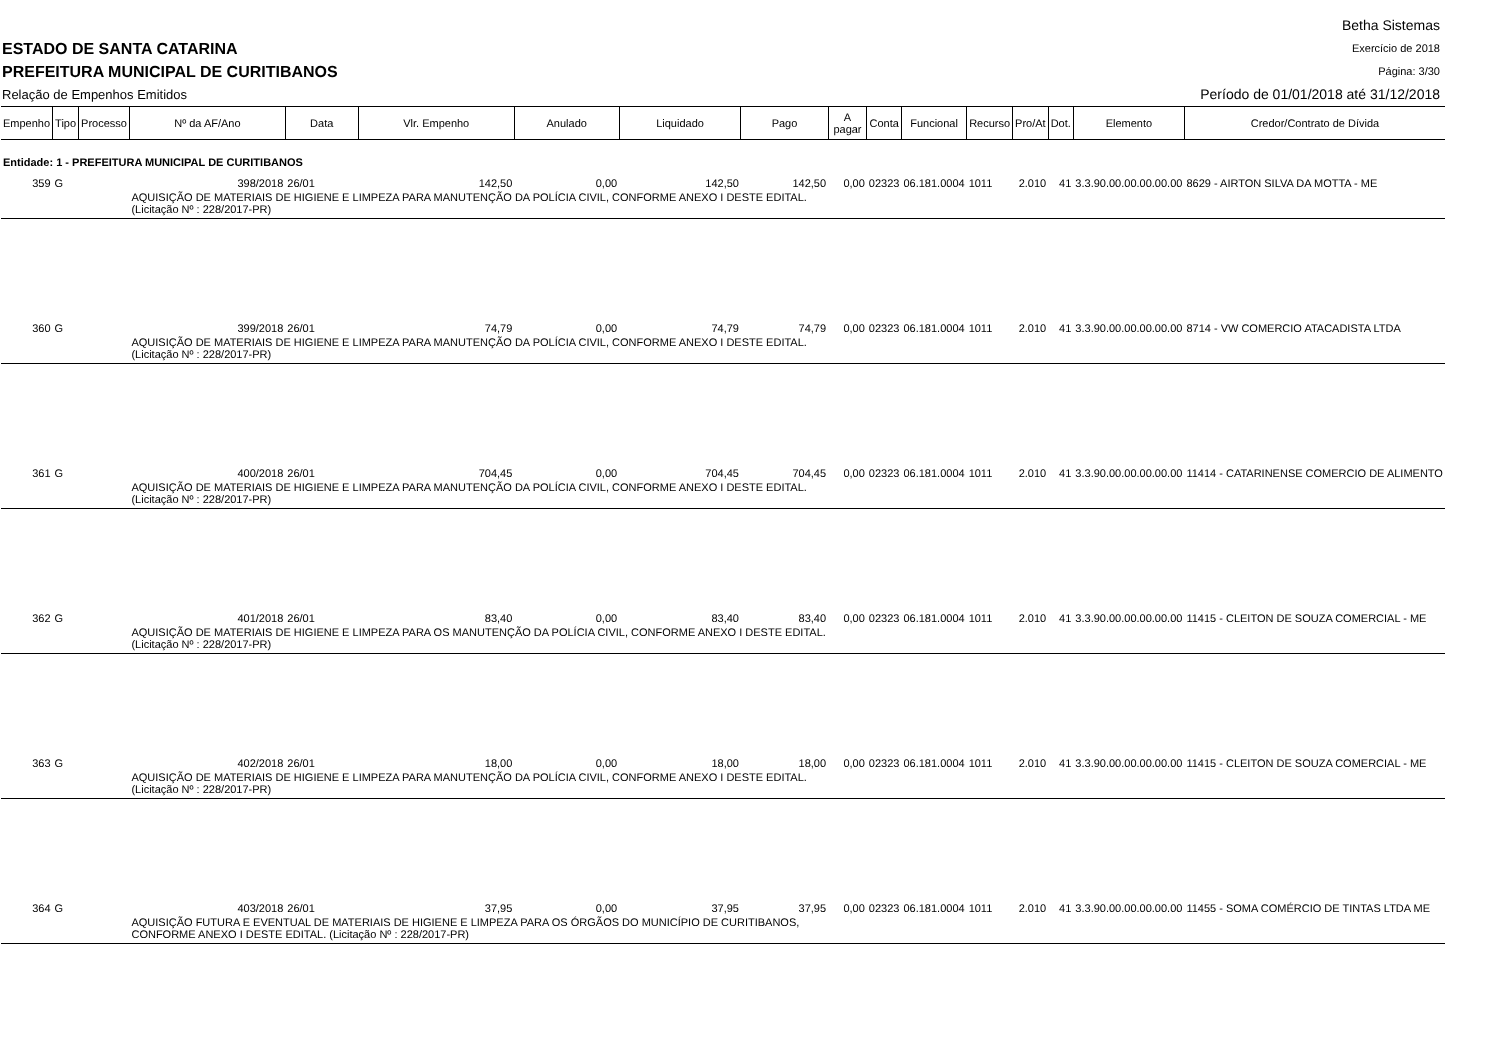ESTADO DE SANTA CATARINA
PREFEITURA MUNICIPAL DE CURITIBANOS
Relação de Empenhos Emitidos
Betha Sistemas
Exercício de 2018
Página: 3/30
Período de 01/01/2018 até 31/12/2018
| Empenho | Tipo | Processo | Nº da AF/Ano | Data | Vlr. Empenho | Anulado | Liquidado | Pago | A pagar | Conta | Funcional | Recurso | Pro/At | Dot. | Elemento | Credor/Contrato de Dívida |
| --- | --- | --- | --- | --- | --- | --- | --- | --- | --- | --- | --- | --- | --- | --- | --- | --- |
| Entidade: 1 - PREFEITURA MUNICIPAL DE CURITIBANOS | | | | | | | | | | | | | | | | |
| 359 | G | | 398/2018 | 26/01 | 142,50 | 0,00 | 142,50 | 142,50 | 0,00 | 02323 | 06.181.0004 | 1011 | 2.010 | 41 | 3.3.90.00.00.00.00.00 | 8629 - AIRTON SILVA DA MOTTA - ME |
| | | | AQUISIÇÃO DE MATERIAIS DE HIGIENE E LIMPEZA PARA MANUTENÇÃO DA POLÍCIA CIVIL, CONFORME ANEXO I DESTE EDITAL.(Licitação Nº : 228/2017-PR) | | | | | | | | | | | | | |
| 360 | G | | 399/2018 | 26/01 | 74,79 | 0,00 | 74,79 | 74,79 | 0,00 | 02323 | 06.181.0004 | 1011 | 2.010 | 41 | 3.3.90.00.00.00.00.00 | 8714 - VW COMERCIO ATACADISTA LTDA |
| | | | AQUISIÇÃO DE MATERIAIS DE HIGIENE E LIMPEZA PARA MANUTENÇÃO DA POLÍCIA CIVIL, CONFORME ANEXO I DESTE EDITAL. (Licitação Nº : 228/2017-PR) | | | | | | | | | | | | | |
| 361 | G | | 400/2018 | 26/01 | 704,45 | 0,00 | 704,45 | 704,45 | 0,00 | 02323 | 06.181.0004 | 1011 | 2.010 | 41 | 3.3.90.00.00.00.00.00 | 11414 - CATARINENSE COMERCIO DE ALIMENTO |
| | | | AQUISIÇÃO DE MATERIAIS DE HIGIENE E LIMPEZA PARA MANUTENÇÃO DA POLÍCIA CIVIL, CONFORME ANEXO I DESTE EDITAL. (Licitação Nº : 228/2017-PR) | | | | | | | | | | | | | |
| 362 | G | | 401/2018 | 26/01 | 83,40 | 0,00 | 83,40 | 83,40 | 0,00 | 02323 | 06.181.0004 | 1011 | 2.010 | 41 | 3.3.90.00.00.00.00.00 | 11415 - CLEITON DE SOUZA COMERCIAL - ME |
| | | | AQUISIÇÃO DE MATERIAIS DE HIGIENE E LIMPEZA PARA OS MANUTENÇÃO DA POLÍCIA CIVIL, CONFORME ANEXO I DESTE EDITAL. (Licitação Nº : 228/2017-PR) | | | | | | | | | | | | | |
| 363 | G | | 402/2018 | 26/01 | 18,00 | 0,00 | 18,00 | 18,00 | 0,00 | 02323 | 06.181.0004 | 1011 | 2.010 | 41 | 3.3.90.00.00.00.00.00 | 11415 - CLEITON DE SOUZA COMERCIAL - ME |
| | | | AQUISIÇÃO DE MATERIAIS DE HIGIENE E LIMPEZA PARA MANUTENÇÃO DA POLÍCIA CIVIL, CONFORME ANEXO I DESTE EDITAL. (Licitação Nº : 228/2017-PR) | | | | | | | | | | | | | |
| 364 | G | | 403/2018 | 26/01 | 37,95 | 0,00 | 37,95 | 37,95 | 0,00 | 02323 | 06.181.0004 | 1011 | 2.010 | 41 | 3.3.90.00.00.00.00.00 | 11455 - SOMA COMÉRCIO DE TINTAS LTDA ME |
| | | | AQUISIÇÃO FUTURA E EVENTUAL DE MATERIAIS DE HIGIENE E LIMPEZA PARA OS ÓRGÃOS DO MUNICÍPIO DE CURITIBANOS, CONFORME ANEXO I DESTE EDITAL. (Licitação Nº : 228/2017-PR) | | | | | | | | | | | | | |